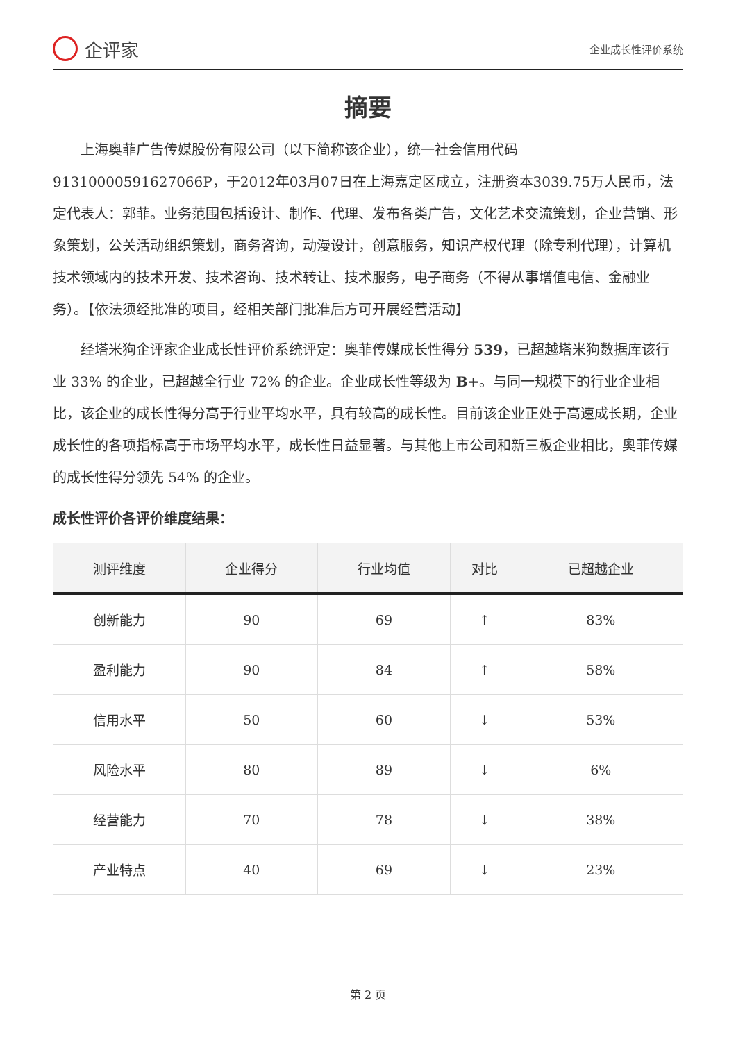企评家
企业成长性评价系统
摘要
上海奥菲广告传媒股份有限公司（以下简称该企业），统一社会信用代码91310000591627066P，于2012年03月07日在上海嘉定区成立，注册资本3039.75万人民币，法定代表人：郭菲。业务范围包括设计、制作、代理、发布各类广告，文化艺术交流策划，企业营销、形象策划，公关活动组织策划，商务咨询，动漫设计，创意服务，知识产权代理（除专利代理），计算机技术领域内的技术开发、技术咨询、技术转让、技术服务，电子商务（不得从事增值电信、金融业务）。【依法须经批准的项目，经相关部门批准后方可开展经营活动】
经塔米狗企评家企业成长性评价系统评定：奥菲传媒成长性得分 539，已超越塔米狗数据库该行业 33% 的企业，已超越全行业 72% 的企业。企业成长性等级为 B+。与同一规模下的行业企业相比，该企业的成长性得分高于行业平均水平，具有较高的成长性。目前该企业正处于高速成长期，企业成长性的各项指标高于市场平均水平，成长性日益显著。与其他上市公司和新三板企业相比，奥菲传媒的成长性得分领先 54% 的企业。
成长性评价各评价维度结果：
| 测评维度 | 企业得分 | 行业均值 | 对比 | 已超越企业 |
| --- | --- | --- | --- | --- |
| 创新能力 | 90 | 69 | ↑ | 83% |
| 盈利能力 | 90 | 84 | ↑ | 58% |
| 信用水平 | 50 | 60 | ↓ | 53% |
| 风险水平 | 80 | 89 | ↓ | 6% |
| 经营能力 | 70 | 78 | ↓ | 38% |
| 产业特点 | 40 | 69 | ↓ | 23% |
第 2 页